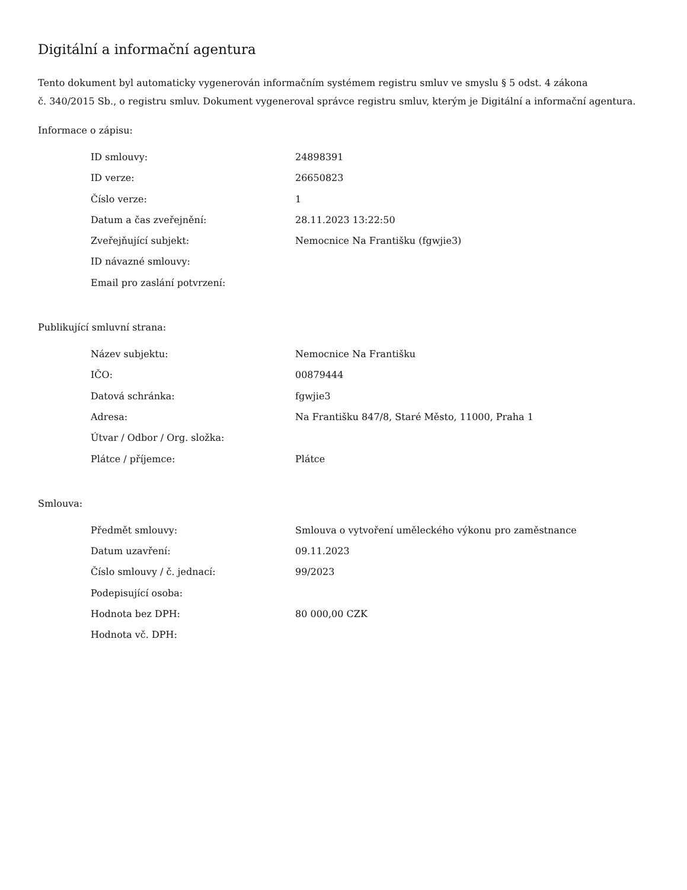Digitální a informační agentura
Tento dokument byl automaticky vygenerován informačním systémem registru smluv ve smyslu § 5 odst. 4 zákona
č. 340/2015 Sb., o registru smluv. Dokument vygeneroval správce registru smluv, kterým je Digitální a informační agentura.
Informace o zápisu:
| ID smlouvy: | 24898391 |
| ID verze: | 26650823 |
| Číslo verze: | 1 |
| Datum a čas zveřejnění: | 28.11.2023 13:22:50 |
| Zveřejňující subjekt: | Nemocnice Na Františku (fgwjie3) |
| ID návazné smlouvy: | |
| Email pro zaslání potvrzení: | |
Publikující smluvní strana:
| Název subjektu: | Nemocnice Na Františku |
| IČO: | 00879444 |
| Datová schránka: | fgwjie3 |
| Adresa: | Na Františku 847/8, Staré Město, 11000, Praha 1 |
| Útvar / Odbor / Org. složka: | |
| Plátce / příjemce: | Plátce |
Smlouva:
| Předmět smlouvy: | Smlouva o vytvoření uměleckého výkonu pro zaměstnance |
| Datum uzavření: | 09.11.2023 |
| Číslo smlouvy / č. jednací: | 99/2023 |
| Podepisující osoba: | |
| Hodnota bez DPH: | 80 000,00 CZK |
| Hodnota vč. DPH: | |